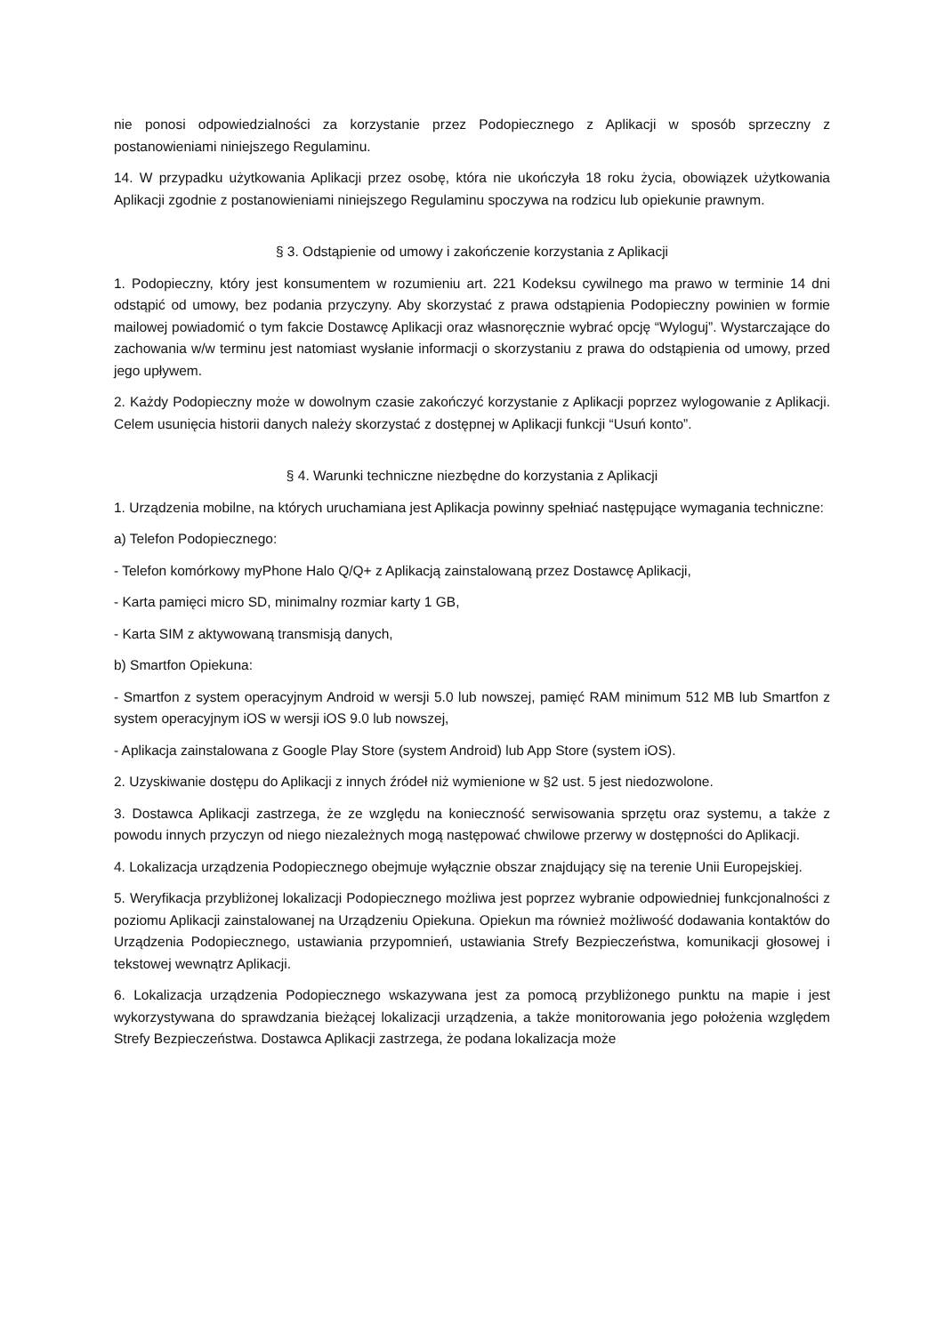nie ponosi odpowiedzialności za korzystanie przez Podopiecznego z Aplikacji w sposób sprzeczny z postanowieniami niniejszego Regulaminu.
14. W przypadku użytkowania Aplikacji przez osobę, która nie ukończyła 18 roku życia, obowiązek użytkowania Aplikacji zgodnie z postanowieniami niniejszego Regulaminu spoczywa na rodzicu lub opiekunie prawnym.
§ 3. Odstąpienie od umowy i zakończenie korzystania z Aplikacji
1. Podopieczny, który jest konsumentem w rozumieniu art. 221 Kodeksu cywilnego ma prawo w terminie 14 dni odstąpić od umowy, bez podania przyczyny. Aby skorzystać z prawa odstąpienia Podopieczny powinien w formie mailowej powiadomić o tym fakcie Dostawcę Aplikacji oraz własnoręcznie wybrać opcję “Wyloguj”. Wystarczające do zachowania w/w terminu jest natomiast wysłanie informacji o skorzystaniu z prawa do odstąpienia od umowy, przed jego upływem.
2. Każdy Podopieczny może w dowolnym czasie zakończyć korzystanie z Aplikacji poprzez wylogowanie z Aplikacji. Celem usunięcia historii danych należy skorzystać z dostępnej w Aplikacji funkcji “Usuń konto”.
§ 4. Warunki techniczne niezbędne do korzystania z Aplikacji
1. Urządzenia mobilne, na których uruchamiana jest Aplikacja powinny spełniać następujące wymagania techniczne:
a) Telefon Podopiecznego:
- Telefon komórkowy myPhone Halo Q/Q+ z Aplikacją zainstalowaną przez Dostawcę Aplikacji,
- Karta pamięci micro SD, minimalny rozmiar karty 1 GB,
- Karta SIM z aktywowaną transmisją danych,
b) Smartfon Opiekuna:
- Smartfon z system operacyjnym Android w wersji 5.0 lub nowszej, pamięć RAM minimum 512 MB lub Smartfon z system operacyjnym iOS w wersji iOS 9.0 lub nowszej,
- Aplikacja zainstalowana z Google Play Store (system Android) lub App Store (system iOS).
2. Uzyskiwanie dostępu do Aplikacji z innych źródeł niż wymienione w §2 ust. 5 jest niedozwolone.
3. Dostawca Aplikacji zastrzega, że ze względu na konieczność serwisowania sprzętu oraz systemu, a także z powodu innych przyczyn od niego niezależnych mogą następować chwilowe przerwy w dostępności do Aplikacji.
4. Lokalizacja urządzenia Podopiecznego obejmuje wyłącznie obszar znajdujący się na terenie Unii Europejskiej.
5. Weryfikacja przybliżonej lokalizacji Podopiecznego możliwa jest poprzez wybranie odpowiedniej funkcjonalności z poziomu Aplikacji zainstalowanej na Urządzeniu Opiekuna. Opiekun ma również możliwość dodawania kontaktów do Urządzenia Podopiecznego, ustawiania przypomnień, ustawiania Strefy Bezpieczeństwa, komunikacji głosowej i tekstowej wewnątrz Aplikacji.
6. Lokalizacja urządzenia Podopiecznego wskazywana jest za pomocą przybliżonego punktu na mapie i jest wykorzystywana do sprawdzania bieżącej lokalizacji urządzenia, a także monitorowania jego położenia względem Strefy Bezpieczeństwa. Dostawca Aplikacji zastrzega, że podana lokalizacja może